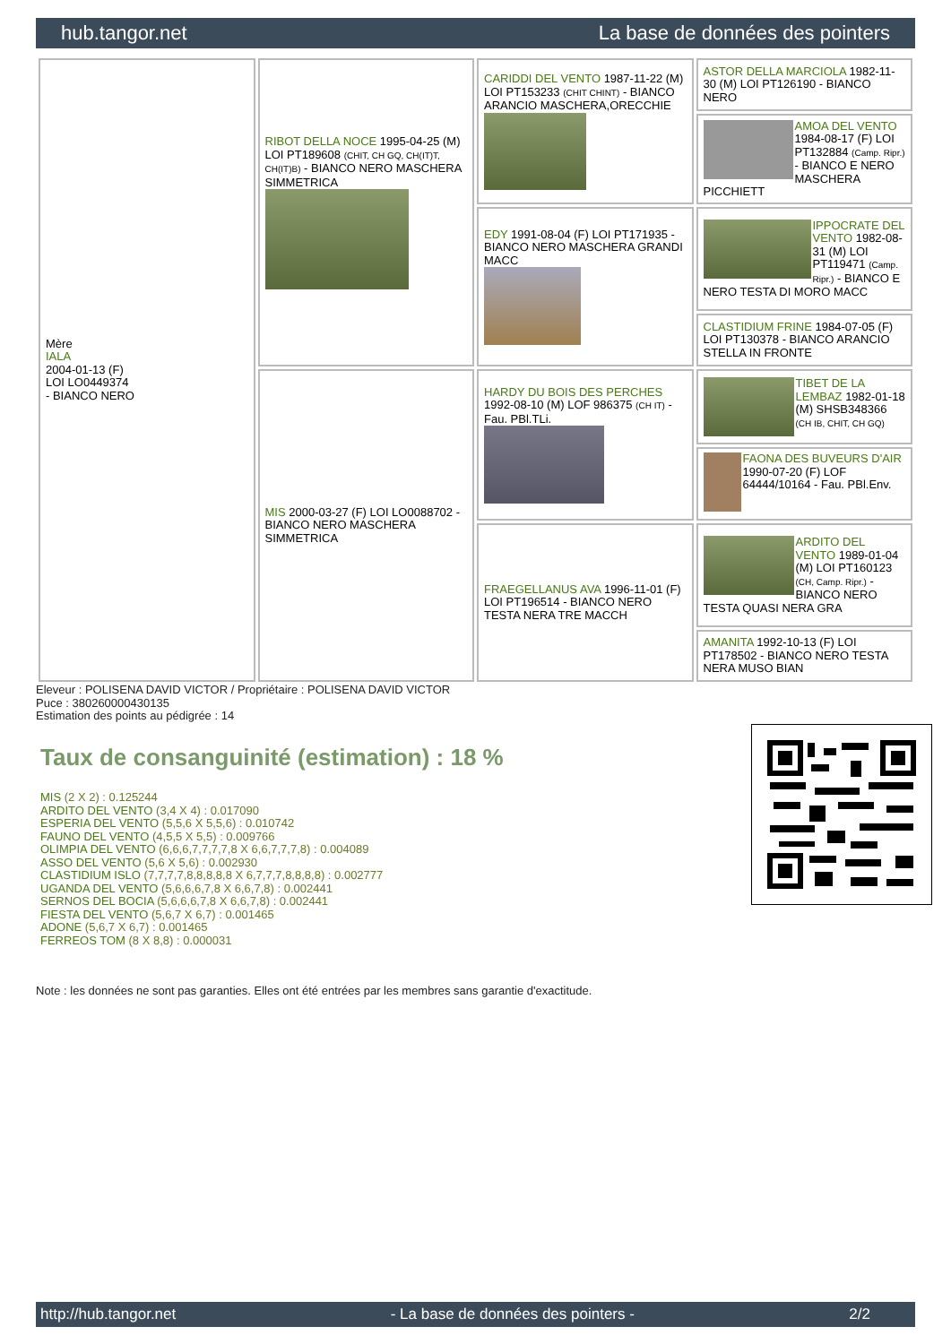hub.tangor.net La base de données des pointers
| Mère IALA 2004-01-13 (F) LOI LO0449374 - BIANCO NERO | RIBOT DELLA NOCE 1995-04-25 (M) LOI PT189608 (CHIT, CH GQ, CH(IT)T, CH(IT)B) - BIANCO NERO MASCHERA SIMMETRICA | CARIDDI DEL VENTO 1987-11-22 (M) LOI PT153233 (CHIT CHINT) - BIANCO ARANCIO MASCHERA,ORECCHIE | ASTOR DELLA MARCIOLA 1982-11-30 (M) LOI PT126190 - BIANCO NERO |
| | | | AMOA DEL VENTO 1984-08-17 (F) LOI PT132884 (Camp. Ripr.) - BIANCO E NERO MASCHERA PICCHIETT |
| | | EDY 1991-08-04 (F) LOI PT171935 - BIANCO NERO MASCHERA GRANDI MACC | IPPOCRATE DEL VENTO 1982-08-31 (M) LOI PT119471 (Camp. Ripr.) - BIANCO E NERO TESTA DI MORO MACC |
| | | | CLASTIDIUM FRINE 1984-07-05 (F) LOI PT130378 - BIANCO ARANCIO STELLA IN FRONTE |
| | MIS 2000-03-27 (F) LOI LO0088702 - BIANCO NERO MASCHERA SIMMETRICA | HARDY DU BOIS DES PERCHES 1992-08-10 (M) LOF 986375 (CH IT) - Fau. PBl.TLi. | TIBET DE LA LEMBAZ 1982-01-18 (M) SHSB348366 (CH IB, CHIT, CH GQ) |
| | | | FAONA DES BUVEURS D'AIR 1990-07-20 (F) LOF 64444/10164 - Fau. PBl.Env. |
| | | FRAEGELLANUS AVA 1996-11-01 (F) LOI PT196514 - BIANCO NERO TESTA NERA TRE MACCH | ARDITO DEL VENTO 1989-01-04 (M) LOI PT160123 (CH, Camp. Ripr.) - BIANCO NERO TESTA QUASI NERA GRA |
| | | | AMANITA 1992-10-13 (F) LOI PT178502 - BIANCO NERO TESTA NERA MUSO BIAN |
Eleveur : POLISENA DAVID VICTOR / Propriétaire : POLISENA DAVID VICTOR
Puce : 380260000430135
Estimation des points au pédigrée : 14
Taux de consanguinité (estimation) : 18 %
MIS (2 X 2) : 0.125244
ARDITO DEL VENTO (3,4 X 4) : 0.017090
ESPERIA DEL VENTO (5,5,6 X 5,5,6) : 0.010742
FAUNO DEL VENTO (4,5,5 X 5,5) : 0.009766
OLIMPIA DEL VENTO (6,6,6,7,7,7,7,8 X 6,6,7,7,7,8) : 0.004089
ASSO DEL VENTO (5,6 X 5,6) : 0.002930
CLASTIDIUM ISLO (7,7,7,7,8,8,8,8,8 X 6,7,7,7,8,8,8,8) : 0.002777
UGANDA DEL VENTO (5,6,6,6,7,8 X 6,6,7,8) : 0.002441
SERNOS DEL BOCIA (5,6,6,6,7,8 X 6,6,7,8) : 0.002441
FIESTA DEL VENTO (5,6,7 X 6,7) : 0.001465
ADONE (5,6,7 X 6,7) : 0.001465
FERREOS TOM (8 X 8,8) : 0.000031
Note : les données ne sont pas garanties. Elles ont été entrées par les membres sans garantie d'exactitude.
http://hub.tangor.net - La base de données des pointers - 2/2